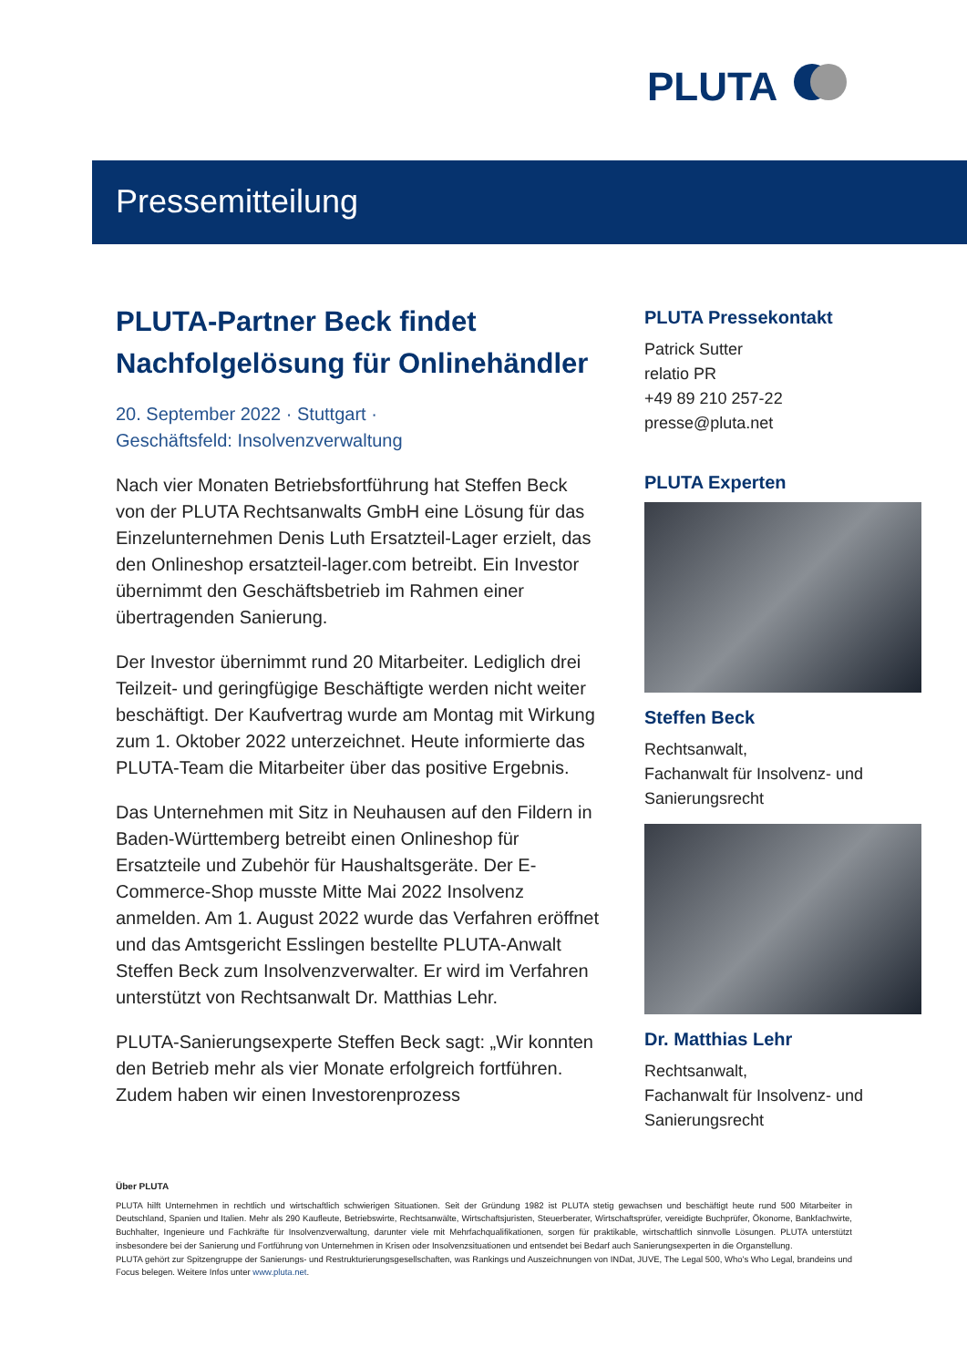PLUTA
Pressemitteilung
PLUTA-Partner Beck findet Nachfolgelösung für Onlinehändler
20. September 2022 · Stuttgart ·
Geschäftsfeld: Insolvenzverwaltung
Nach vier Monaten Betriebsfortführung hat Steffen Beck von der PLUTA Rechtsanwalts GmbH eine Lösung für das Einzelunternehmen Denis Luth Ersatzteil-Lager erzielt, das den Onlineshop ersatzteil-lager.com betreibt. Ein Investor übernimmt den Geschäftsbetrieb im Rahmen einer übertragenden Sanierung.
Der Investor übernimmt rund 20 Mitarbeiter. Lediglich drei Teilzeit- und geringfügige Beschäftigte werden nicht weiter beschäftigt. Der Kaufvertrag wurde am Montag mit Wirkung zum 1. Oktober 2022 unterzeichnet. Heute informierte das PLUTA-Team die Mitarbeiter über das positive Ergebnis.
Das Unternehmen mit Sitz in Neuhausen auf den Fildern in Baden-Württemberg betreibt einen Onlineshop für Ersatzteile und Zubehör für Haushaltsgeräte. Der E-Commerce-Shop musste Mitte Mai 2022 Insolvenz anmelden. Am 1. August 2022 wurde das Verfahren eröffnet und das Amtsgericht Esslingen bestellte PLUTA-Anwalt Steffen Beck zum Insolvenzverwalter. Er wird im Verfahren unterstützt von Rechtsanwalt Dr. Matthias Lehr.
PLUTA-Sanierungsexperte Steffen Beck sagt: „Wir konnten den Betrieb mehr als vier Monate erfolgreich fortführen. Zudem haben wir einen Investorenprozess
PLUTA Pressekontakt
Patrick Sutter
relatio PR
+49 89 210 257-22
presse@pluta.net
PLUTA Experten
Steffen Beck
Rechtsanwalt,
Fachanwalt für Insolvenz- und Sanierungsrecht
Dr. Matthias Lehr
Rechtsanwalt,
Fachanwalt für Insolvenz- und Sanierungsrecht
Über PLUTA
PLUTA hilft Unternehmen in rechtlich und wirtschaftlich schwierigen Situationen. Seit der Gründung 1982 ist PLUTA stetig gewachsen und beschäftigt heute rund 500 Mitarbeiter in Deutschland, Spanien und Italien. Mehr als 290 Kaufleute, Betriebswirte, Rechtsanwälte, Wirtschaftsjuristen, Steuerberater, Wirtschaftsprüfer, vereidigte Buchprüfer, Ökonome, Bankfachwirte, Buchhalter, Ingenieure und Fachkräfte für Insolvenzverwaltung, darunter viele mit Mehrfachqualifikationen, sorgen für praktikable, wirtschaftlich sinnvolle Lösungen. PLUTA unterstützt insbesondere bei der Sanierung und Fortführung von Unternehmen in Krisen oder Insolvenzsituationen und entsendet bei Bedarf auch Sanierungsexperten in die Organstellung.
PLUTA gehört zur Spitzengruppe der Sanierungs- und Restrukturierungsgesellschaften, was Rankings und Auszeichnungen von INDat, JUVE, The Legal 500, Who's Who Legal, brandeins und Focus belegen. Weitere Infos unter www.pluta.net.